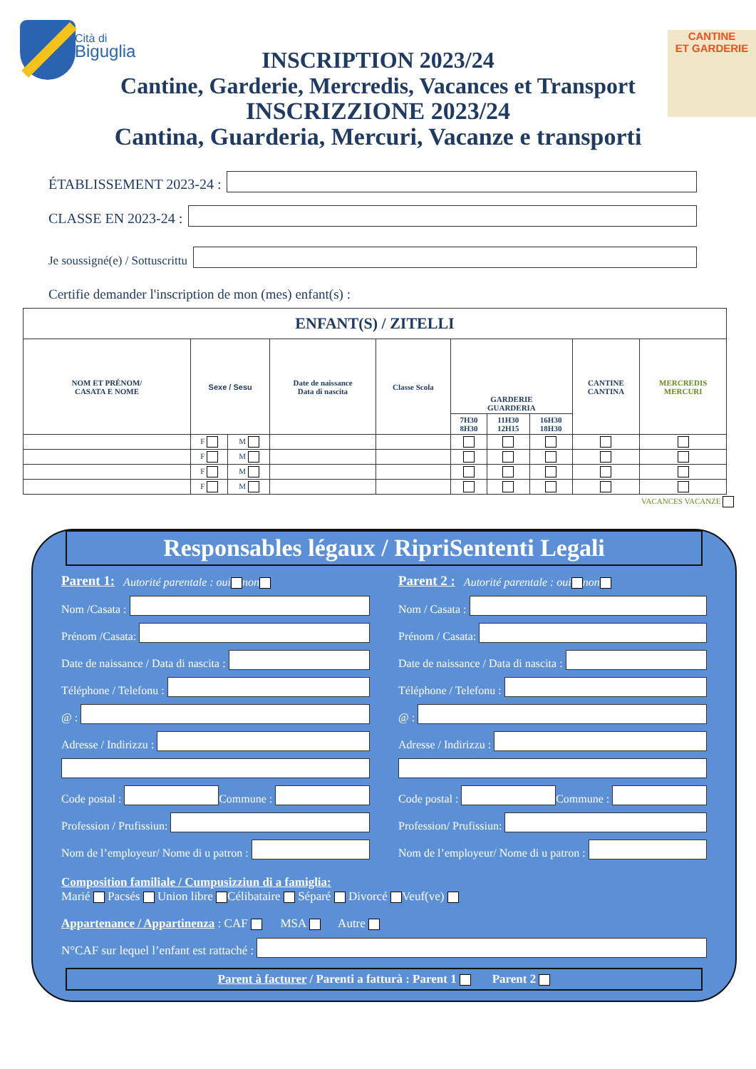Cità di
Biguglia
CANTINE
ET GARDERIE
INSCRIPTION 2023/24
Cantine, Garderie, Mercredis, Vacances et Transport
INSCRIZZIONE 2023/24
Cantina, Guarderia, Mercuri, Vacanze e transporti
ÉTABLISSEMENT 2023-24 :
CLASSE EN 2023-24 :
Je soussigné(e) / Sottuscrittu
Certifie demander l'inscription de mon (mes) enfant(s) :
| ENFANT(S) / ZITELLI | | | | | | | | | |
| --- | --- | --- | --- | --- | --- | --- | --- | --- | --- |
| NOM ET PRÉNOM/ CASATA E NOME | Sexe / Sesu | | Date de naissance Data di nascita | Classe Scola | GARDERIE GUARDERIA | | | CANTINE CANTINA | MERCREDIS MERCURI |
| | | | | | 7H30 8H30 | 11H30 12H15 | 16H30 18H30 | | |
| | F | M | | | | | | | |
| | F | M | | | | | | | |
| | F | M | | | | | | | |
| | F | M | | | | | | | |
VACANCES VACANZE
Responsables légaux / RipriSententi Legali
Parent 1: Autorité parentale : oui non
Nom /Casata :
Prénom /Casata:
Date de naissance / Data di nascita :
Téléphone / Telefonu :
@ :
Adresse / Indirizzu :
Code postal : Commune :
Profession / Prufissiun:
Nom de l’employeur/ Nome di u patron :
Parent 2 : Autorité parentale : oui non
Nom / Casata :
Prénom / Casata:
Date de naissance / Data di nascita :
Téléphone / Telefonu :
@ :
Adresse / Indirizzu :
Code postal : Commune :
Profession/ Prufissiun:
Nom de l’employeur/ Nome di u patron :
Composition familiale / Cumpusizziun di a famiglia:
Marié Pacsés Union libre Célibataire Séparé Divorcé Veuf(ve)
Appartenance / Appartinenza : CAF MSA Autre
N°CAF sur lequel l’enfant est rattaché :
Parent à facturer / Parenti a fatturà : Parent 1 Parent 2